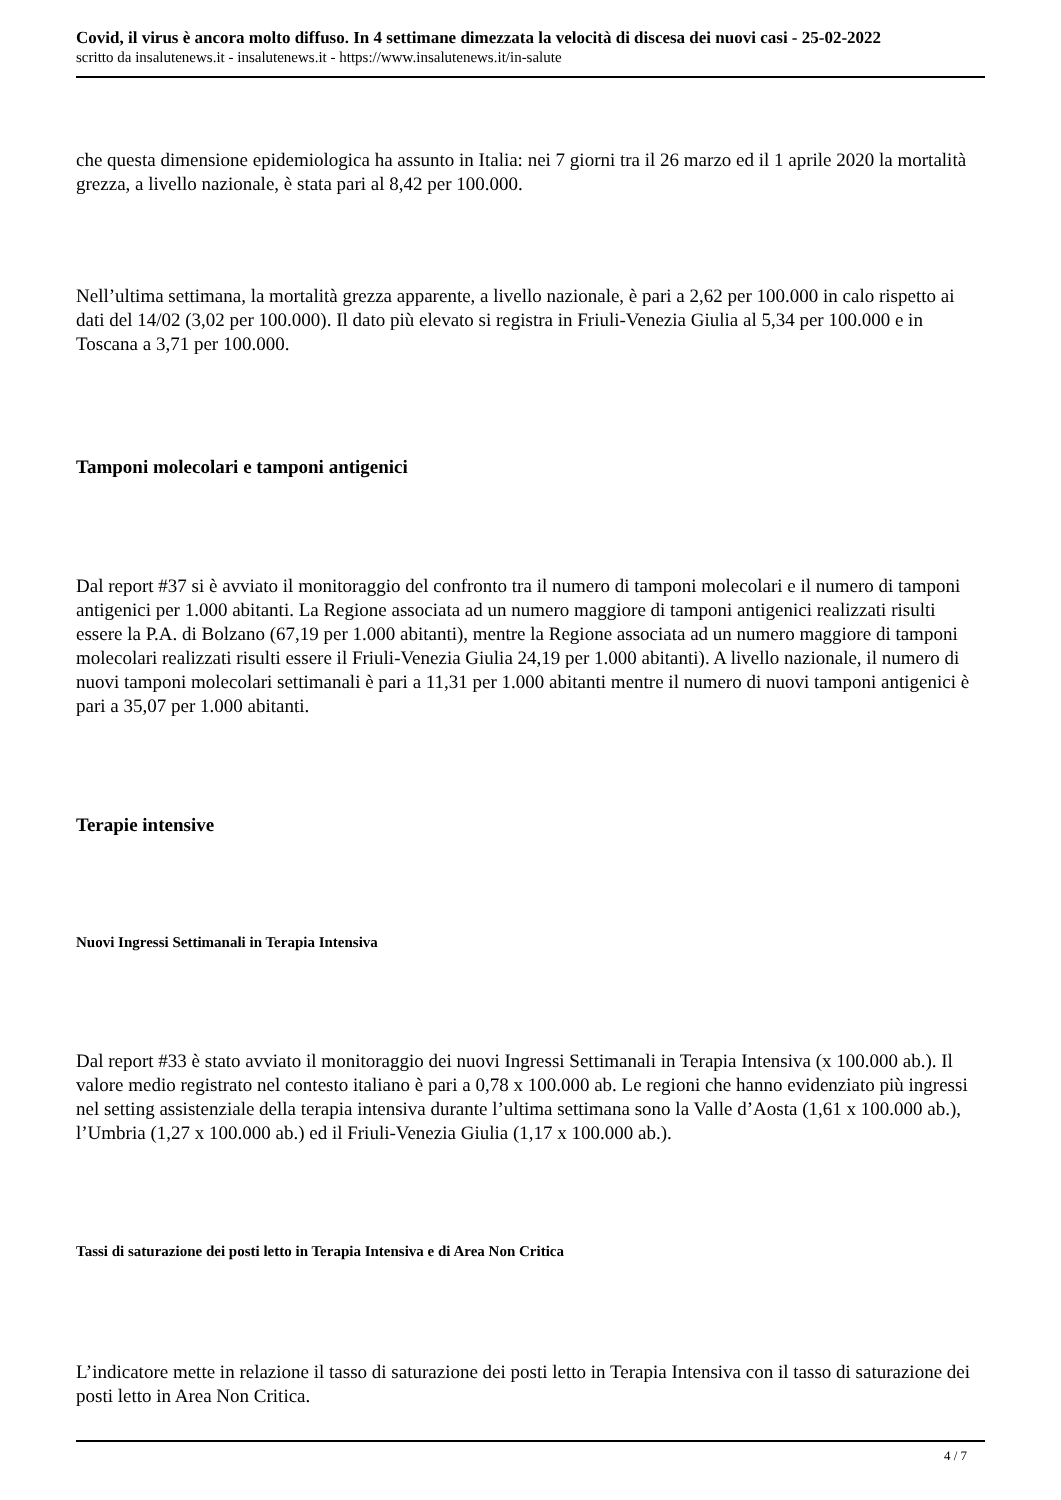Covid, il virus è ancora molto diffuso. In 4 settimane dimezzata la velocità di discesa dei nuovi casi - 25-02-2022
scritto da insalutenews.it - insalutenews.it - https://www.insalutenews.it/in-salute
che questa dimensione epidemiologica ha assunto in Italia: nei 7 giorni tra il 26 marzo ed il 1 aprile 2020 la mortalità grezza, a livello nazionale, è stata pari al 8,42 per 100.000.
Nell’ultima settimana, la mortalità grezza apparente, a livello nazionale, è pari a 2,62 per 100.000 in calo rispetto ai dati del 14/02 (3,02 per 100.000). Il dato più elevato si registra in Friuli-Venezia Giulia al 5,34 per 100.000 e in Toscana a 3,71 per 100.000.
Tamponi molecolari e tamponi antigenici
Dal report #37 si è avviato il monitoraggio del confronto tra il numero di tamponi molecolari e il numero di tamponi antigenici per 1.000 abitanti. La Regione associata ad un numero maggiore di tamponi antigenici realizzati risulti essere la P.A. di Bolzano (67,19 per 1.000 abitanti), mentre la Regione associata ad un numero maggiore di tamponi molecolari realizzati risulti essere il Friuli-Venezia Giulia 24,19 per 1.000 abitanti). A livello nazionale, il numero di nuovi tamponi molecolari settimanali è pari a 11,31 per 1.000 abitanti mentre il numero di nuovi tamponi antigenici è pari a 35,07 per 1.000 abitanti.
Terapie intensive
Nuovi Ingressi Settimanali in Terapia Intensiva
Dal report #33 è stato avviato il monitoraggio dei nuovi Ingressi Settimanali in Terapia Intensiva (x 100.000 ab.). Il valore medio registrato nel contesto italiano è pari a 0,78 x 100.000 ab. Le regioni che hanno evidenziato più ingressi nel setting assistenziale della terapia intensiva durante l’ultima settimana sono la Valle d’Aosta (1,61 x 100.000 ab.), l’Umbria (1,27 x 100.000 ab.) ed il Friuli-Venezia Giulia (1,17 x 100.000 ab.).
Tassi di saturazione dei posti letto in Terapia Intensiva e di Area Non Critica
L’indicatore mette in relazione il tasso di saturazione dei posti letto in Terapia Intensiva con il tasso di saturazione dei posti letto in Area Non Critica.
4 / 7